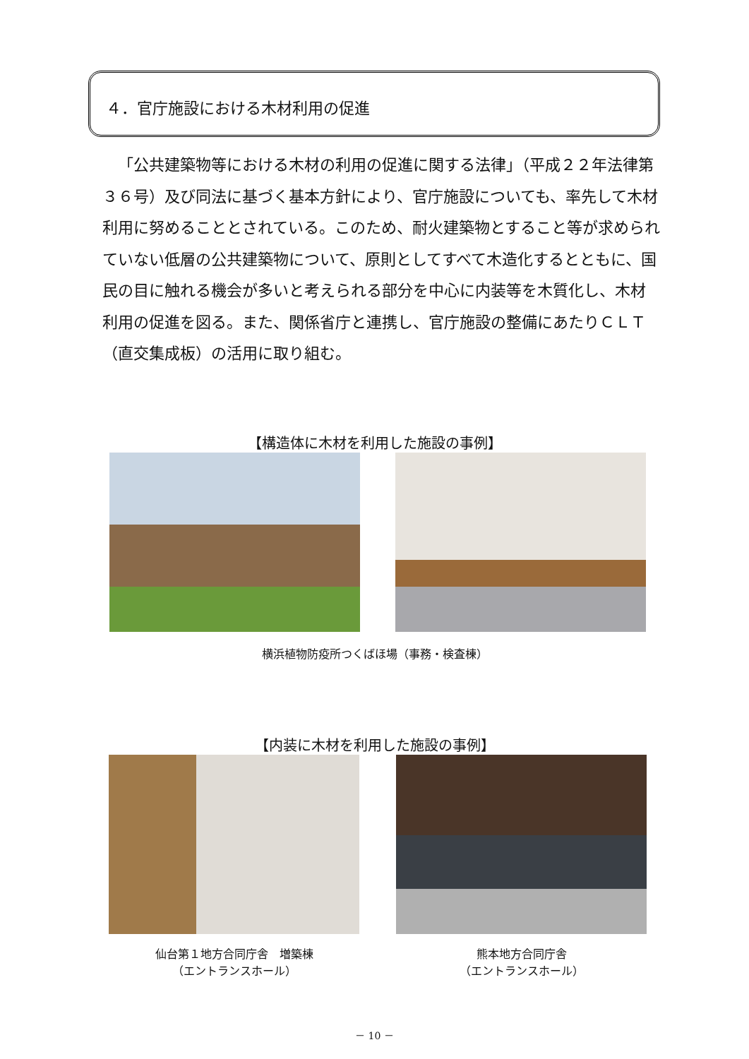４．官庁施設における木材利用の促進
「公共建築物等における木材の利用の促進に関する法律」（平成２２年法律第３６号）及び同法に基づく基本方針により、官庁施設についても、率先して木材利用に努めることとされている。このため、耐火建築物とすること等が求められていない低層の公共建築物について、原則としてすべて木造化するとともに、国民の目に触れる機会が多いと考えられる部分を中心に内装等を木質化し、木材利用の促進を図る。また、関係省庁と連携し、官庁施設の整備にあたりＣＬＴ（直交集成板）の活用に取り組む。
【構造体に木材を利用した施設の事例】
横浜植物防疫所つくばほ場（事務・検査棟）
【内装に木材を利用した施設の事例】
仙台第１地方合同庁舎　増築棟
（エントランスホール）
熊本地方合同庁舎
（エントランスホール）
－ 10 －